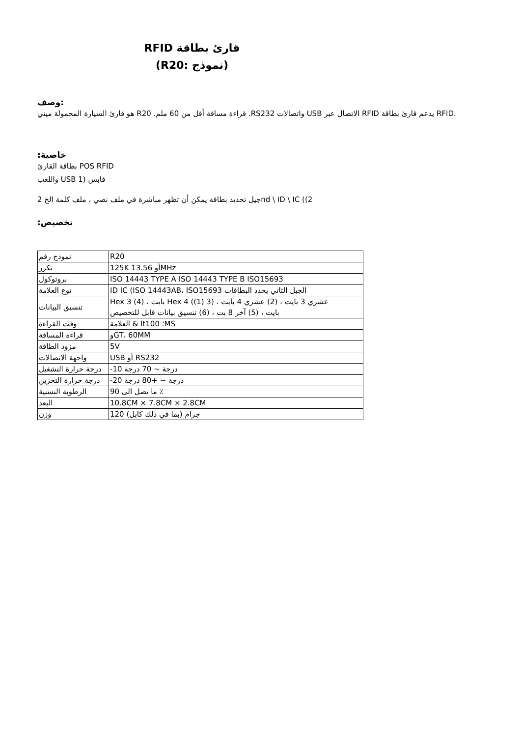RFID قارئ بطاقة
(R20: نموذج)
وصف:
هو قارئ السيارة المحمولة ميني R20 .قراءة مسافة أقل من 60 ملم .RS232 واتصالات USB الاتصال عبر RFID يدعم قارئ بطاقة RFID.
:خاصية
بطاقة القارئ POS RFID
واللعب USB 1) قابس
جيل تحديد بطاقة يمكن أن تظهر مباشرة في ملف نصي ، ملف كلمة الخ 2nd \ ID \ IC ((2
:تخصيص
| نموذج رقم | R20 |
| تكرر | 125K 13.56 أوMHz |
| بروتوكول | ISO 14443 TYPE A ISO 14443 TYPE B ISO15693 |
| نوع العلامة | ID IC (ISO 14443AB، ISO15693 الجيل الثاني يحدد البطاقات |
| تنسيق البيانات | Hex 3 (بايت ، (4 Hex 4 (عشري 3 بايت ، (2) عشري 4 بايت ، (3 (1) بايت ، (5) آخر 8 بت ، (6) تنسيق بيانات قابل للتخصيص |
| وقت القراءة | العلامة & lt100 ؛MS |
| قراءة المسافة | وGT، 60MM |
| مزود الطاقة | 5V |
| واجهة الاتصالات | USB أو RS232 |
| درجة حرارة التشغيل | -10 درجة ~ 70 درجة |
| درجة حرارة التخزين | -20 درجة ~ +80 درجة |
| الرطوبة النسبية | 90 ما يصل الى ٪ |
| البعد | 10.8CM × 7.8CM × 2.8CM |
| وزن | 120 (جرام (بما في ذلك كابل |